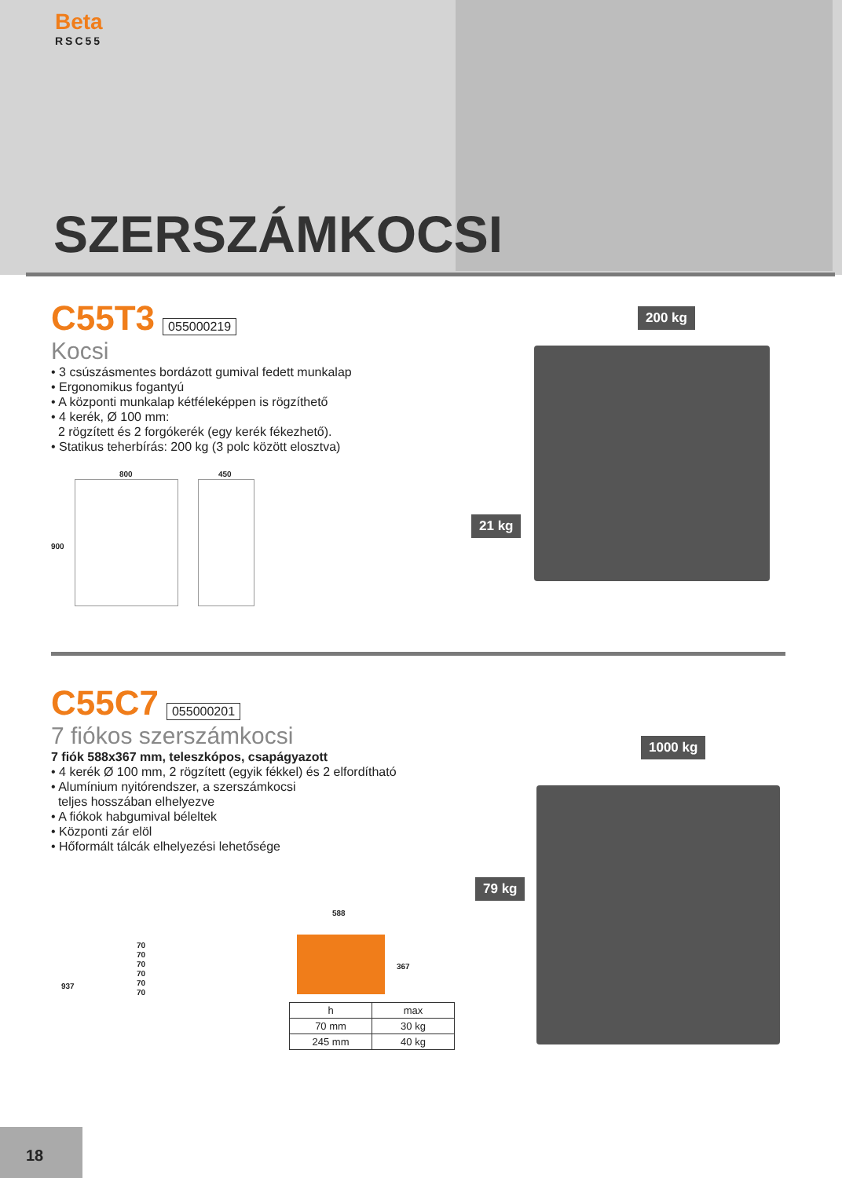Beta
RSC55
SZERSZÁMKOCSI
C55T3
055000219
Kocsi
• 3 csúszásmentes bordázott gumival fedett munkalap
• Ergonomikus fogantyú
• A központi munkalap kétféleképpen is rögzíthető
• 4 kerék, Ø 100 mm:
2 rögzített és 2 forgókerék (egy kerék fékezhető).
• Statikus teherbírás: 200 kg (3 polc között elosztva)
800 450
900
200 kg
21 kg
C55C7
055000201
7 fiókos szerszámkocsi
7 fiók 588x367 mm, teleszkópos, csapágyazott
• 4 kerék Ø 100 mm, 2 rögzített (egyik fékkel) és 2 elfordítható
• Alumínium nyitórendszer, a szerszámkocsi
teljes hosszában elhelyezve
• A fiókok habgumival béleltek
• Központi zár elöl
• Hőformált tálcák elhelyezési lehetősége
937
70
70
70
70
70
70
588
367
| h | max |
| --- | --- |
| 70 mm | 30 kg |
| 245 mm | 40 kg |
1000 kg
79 kg
18